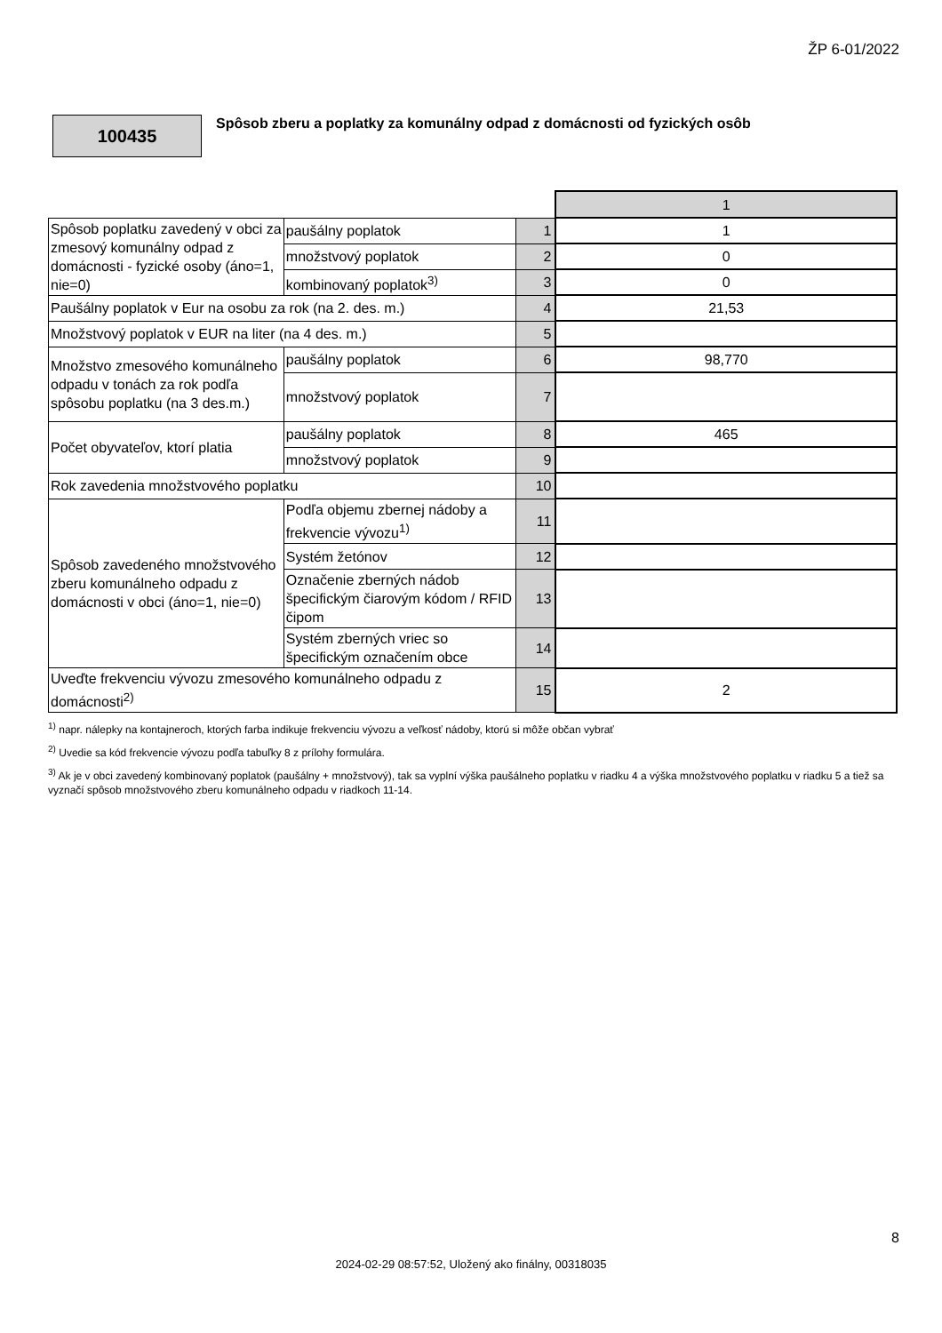ŽP 6-01/2022
100435
Spôsob zberu a poplatky za komunálny odpad z domácnosti od fyzických osôb
| | | | 1 |
| Spôsob poplatku zavedený v obci za zmesový komunálny odpad z domácnosti - fyzické osoby (áno=1, nie=0) | paušálny poplatok | 1 | 1 |
| | množstvový poplatok | 2 | 0 |
| | kombinovaný poplatok<sup>3)</sup> | 3 | 0 |
| Paušálny poplatok v Eur na osobu za rok (na 2. des. m.) | | 4 | 21,53 |
| Množstvový poplatok v EUR na liter (na 4 des. m.) | | 5 | |
| Množstvo zmesového komunálneho odpadu v tonách za rok podľa spôsobu poplatku (na 3 des.m.) | paušálny poplatok | 6 | 98,770 |
| | množstvový poplatok | 7 | |
| Počet obyvateľov, ktorí platia | paušálny poplatok | 8 | 465 |
| | množstvový poplatok | 9 | |
| Rok zavedenia množstvového poplatku | | 10 | |
| Spôsob zavedeného množstvového zberu komunálneho odpadu z domácnosti v obci (áno=1, nie=0) | Podľa objemu zbernej nádoby a frekvencie vývozu<sup>1)</sup> | 11 | |
| | Systém žetónov | 12 | |
| | Označenie zberných nádob špecifickým čiarovým kódom / RFID čipom | 13 | |
| | Systém zberných vriec so špecifickým označením obce | 14 | |
| Uveďte frekvenciu vývozu zmesového komunálneho odpadu z domácnosti<sup>2)</sup> | | 15 | 2 |
<sup>1)</sup> napr. nálepky na kontajneroch, ktorých farba indikuje frekvenciu vývozu a veľkosť nádoby, ktorú si môže občan vybrať
<sup>2)</sup> Uvedie sa kód frekvencie vývozu podľa tabuľky 8 z prílohy formulára.
<sup>3)</sup> Ak je v obci zavedený kombinovaný poplatok (paušálny + množstvový), tak sa vyplní výška paušálneho poplatku v riadku 4 a výška množstvového poplatku v riadku 5 a tiež sa vyznačí spôsob množstvového zberu komunálneho odpadu v riadkoch 11-14.
8
2024-02-29 08:57:52, Uložený ako finálny, 00318035